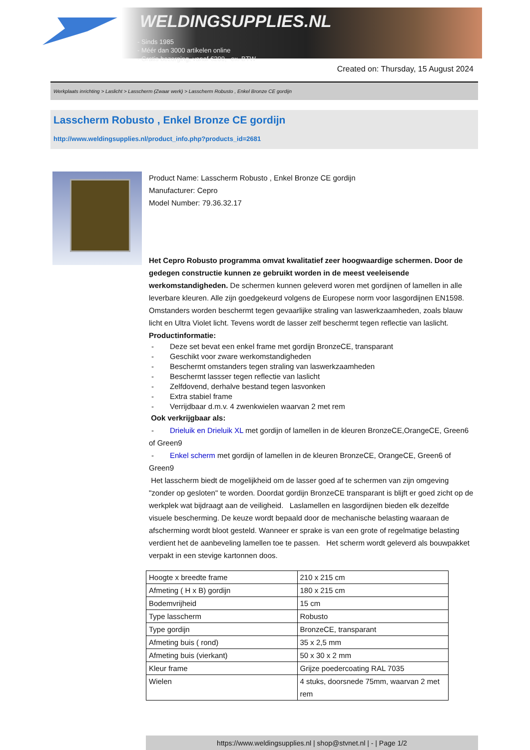WELDINGSUPPLIES.NL
- Sinds 1985
- Méér dan 3000 artikelen online
- Gratis bezorging, vanaf €200,--ex. BTW
Created on: Thursday, 15 August 2024
Werkplaats inrichting > Laslicht > Lasscherm (Zwaar werk) > Lasscherm Robusto , Enkel Bronze CE gordijn
Lasscherm Robusto , Enkel Bronze CE gordijn
http://www.weldingsupplies.nl/product_info.php?products_id=2681
Product Name: Lasscherm Robusto , Enkel Bronze CE gordijn
Manufacturer: Cepro
Model Number: 79.36.32.17
Het Cepro Robusto programma omvat kwalitatief zeer hoogwaardige schermen. Door de gedegen constructie kunnen ze gebruikt worden in de meest veeleisende werkomstandigheden. De schermen kunnen geleverd woren met gordijnen of lamellen in alle leverbare kleuren. Alle zijn goedgekeurd volgens de Europese norm voor lasgordijnen EN1598. Omstanders worden beschermt tegen gevaarlijke straling van laswerkzaamheden, zoals blauw licht en Ultra Violet licht. Tevens wordt de lasser zelf beschermt tegen reflectie van laslicht. Productinformatie:
- Deze set bevat een enkel frame met gordijn BronzeCE, transparant
- Geschikt voor zware werkomstandigheden
- Beschermt omstanders tegen straling van laswerkzaamheden
- Beschermt lassser tegen reflectie van laslicht
- Zelfdovend, derhalve bestand tegen lasvonken
- Extra stabiel frame
- Verrijdbaar d.m.v. 4 zwenkwielen waarvan 2 met rem
Ook verkrijgbaar als:
- Drieluik en Drieluik XL met gordijn of lamellen in de kleuren BronzeCE,OrangeCE, Green6 of Green9
- Enkel scherm met gordijn of lamellen in de kleuren BronzeCE, OrangeCE, Green6 of Green9
Het lasscherm biedt de mogelijkheid om de lasser goed af te schermen van zijn omgeving "zonder op gesloten" te worden. Doordat gordijn BronzeCE transparant is blijft er goed zicht op de werkplek wat bijdraagt aan de veiligheid. Laslamellen en lasgordijnen bieden elk dezelfde visuele bescherming. De keuze wordt bepaald door de mechanische belasting waaraan de afscherming wordt bloot gesteld. Wanneer er sprake is van een grote of regelmatige belasting verdient het de aanbeveling lamellen toe te passen. Het scherm wordt geleverd als bouwpakket verpakt in een stevige kartonnen doos.
| Hoogte x breedte frame | 210 x 215 cm |
| Afmeting ( H x B) gordijn | 180 x 215 cm |
| Bodemvrijheid | 15 cm |
| Type lasscherm | Robusto |
| Type gordijn | BronzeCE, transparant |
| Afmeting buis ( rond) | 35 x 2,5 mm |
| Afmeting buis (vierkant) | 50 x 30 x 2 mm |
| Kleur frame | Grijze poedercoating RAL 7035 |
| Wielen | 4 stuks, doorsnede 75mm, waarvan 2 met rem |
https://www.weldingsupplies.nl | shop@stvnet.nl | - | Page 1/2